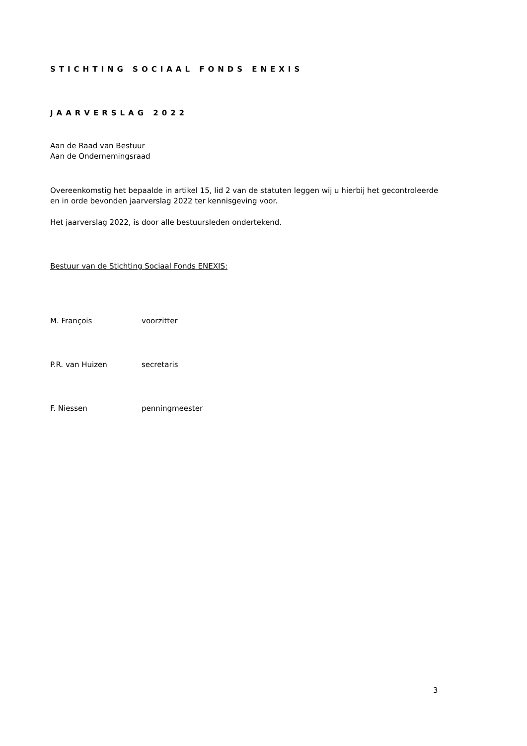STICHTING SOCIAAL FONDS ENEXIS
JAARVERSLAG 2022
Aan de Raad van Bestuur
Aan de Ondernemingsraad
Overeenkomstig het bepaalde in artikel 15, lid 2 van de statuten leggen wij u hierbij het gecontroleerde en in orde bevonden jaarverslag 2022 ter kennisgeving voor.
Het jaarverslag 2022, is door alle bestuursleden ondertekend.
Bestuur van de Stichting Sociaal Fonds ENEXIS:
M. François voorzitter
P.R. van Huizen secretaris
F. Niessen penningmeester
3